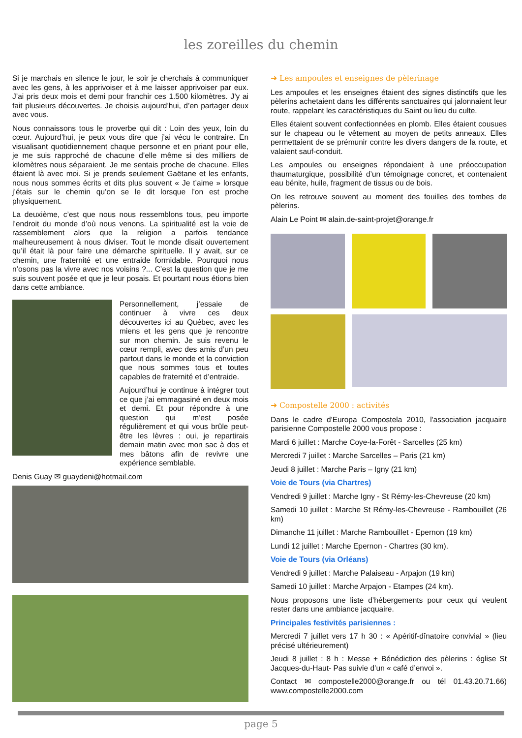les zoreilles du chemin
Si je marchais en silence le jour, le soir je cherchais à communiquer avec les gens, à les apprivoiser et à me laisser apprivoiser par eux. J’ai pris deux mois et demi pour franchir ces 1.500 kilomètres. J’y ai fait plusieurs découvertes. Je choisis aujourd’hui, d’en partager deux avec vous.
Nous connaissons tous le proverbe qui dit : Loin des yeux, loin du cœur. Aujourd’hui, je peux vous dire que j’ai vécu le contraire. En visualisant quotidiennement chaque personne et en priant pour elle, je me suis rapproché de chacune d’elle même si des milliers de kilomètres nous séparaient. Je me sentais proche de chacune. Elles étaient là avec moi. Si je prends seulement Gaëtane et les enfants, nous nous sommes écrits et dits plus souvent « Je t’aime » lorsque j’étais sur le chemin qu’on se le dit lorsque l’on est proche physiquement.
La deuxième, c’est que nous nous ressemblons tous, peu importe l’endroit du monde d’où nous venons. La spiritualité est la voie de rassemblement alors que la religion a parfois tendance malheureusement à nous diviser. Tout le monde disait ouvertement qu’il était là pour faire une démarche spirituelle. Il y avait, sur ce chemin, une fraternité et une entraide formidable. Pourquoi nous n’osons pas la vivre avec nos voisins ?... C’est la question que je me suis souvent posée et que je leur posais. Et pourtant nous étions bien dans cette ambiance.
Personnellement, j’essaie de continuer à vivre ces deux découvertes ici au Québec, avec les miens et les gens que je rencontre sur mon chemin. Je suis revenu le cœur rempli, avec des amis d’un peu partout dans le monde et la conviction que nous sommes tous et toutes capables de fraternité et d’entraide.
Aujourd’hui je continue à intégrer tout ce que j’ai emmagasiné en deux mois et demi. Et pour répondre à une question qui m’est posée régulièrement et qui vous brûle peut-être les lèvres : oui, je repartirais demain matin avec mon sac à dos et mes bâtons afin de revivre une expérience semblable.
Denis Guay ✉ guaydeni@hotmail.com
➜ Les ampoules et enseignes de pèlerinage
Les ampoules et les enseignes étaient des signes distinctifs que les pèlerins achetaient dans les différents sanctuaires qui jalonnaient leur route, rappelant les caractéristiques du Saint ou lieu du culte.
Elles étaient souvent confectionnées en plomb. Elles étaient cousues sur le chapeau ou le vêtement au moyen de petits anneaux. Elles permettaient de se prémunir contre les divers dangers de la route, et valaient sauf-conduit.
Les ampoules ou enseignes répondaient à une préoccupation thaumaturgique, possibilité d’un témoignage concret, et contenaient eau bénite, huile, fragment de tissus ou de bois.
On les retrouve souvent au moment des fouilles des tombes de pèlerins.
Alain Le Point ✉ alain.de-saint-projet@orange.fr
➜ Compostelle 2000 : activités
Dans le cadre d'Europa Compostela 2010, l'association jacquaire parisienne Compostelle 2000 vous propose :
Mardi 6 juillet : Marche Coye-la-Forêt - Sarcelles (25 km)
Mercredi 7 juillet : Marche Sarcelles – Paris (21 km)
Jeudi 8 juillet : Marche Paris – Igny (21 km)
Voie de Tours (via Chartres)
Vendredi 9 juillet : Marche Igny - St Rémy-les-Chevreuse (20 km)
Samedi 10 juillet : Marche St Rémy-les-Chevreuse - Rambouillet (26 km)
Dimanche 11 juillet : Marche Rambouillet - Epernon (19 km)
Lundi 12 juillet : Marche Epernon - Chartres (30 km).
Voie de Tours (via Orléans)
Vendredi 9 juillet : Marche Palaiseau - Arpajon (19 km)
Samedi 10 juillet : Marche Arpajon - Etampes (24 km).
Nous proposons une liste d’hébergements pour ceux qui veulent rester dans une ambiance jacquaire.
Principales festivités parisiennes :
Mercredi 7 juillet vers 17 h 30 : « Apéritif-dînatoire convivial » (lieu précisé ultérieurement)
Jeudi 8 juillet : 8 h : Messe + Bénédiction des pèlerins : église St Jacques-du-Haut- Pas suivie d’un « café d’envoi ».
Contact ✉ compostelle2000@orange.fr ou tél 01.43.20.71.66) www.compostelle2000.com
page 5